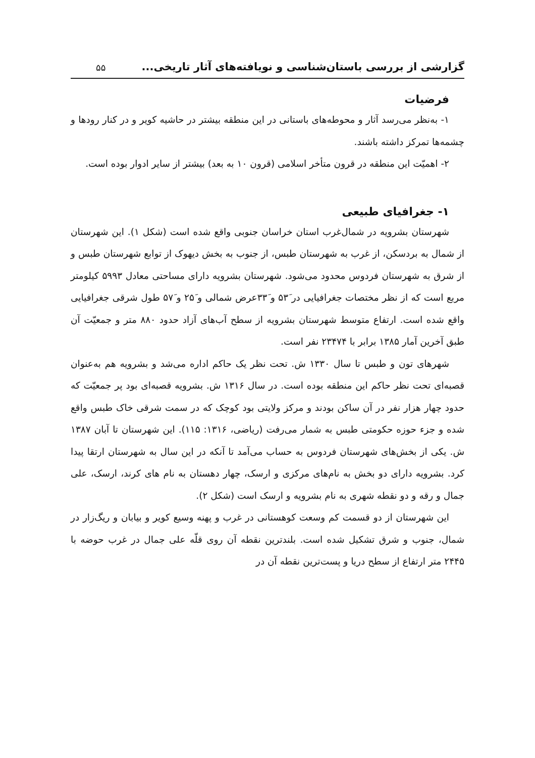گزارشی از بررسی باستان‌شناسی و نویافته‌های آثار تاریخی... ۵۵
فرضیات
۱- به‌نظر می‌رسد آثار و محوطه‌های باستانی در این منطقه بیشتر در حاشیه کویر و در کنار رودها و چشمه‌ها تمرکز داشته باشند.
۲- اهمیّت این منطقه در قرون متأخر اسلامی (قرون ۱۰ به بعد) بیشتر از سایر ادوار بوده است.
۱- جغرافیای طبیعی
شهرستان بشرویه در شمال‌غرب استان خراسان جنوبی واقع شده است (شکل ۱). این شهرستان از شمال به بردسکن، از غرب به شهرستان طبس، از جنوب به بخش دیهوک از توابع شهرستان طبس و از شرق به شهرستان فردوس محدود می‌شود. شهرستان بشرویه دارای مساحتی معادل ۵۹۹۳ کیلومتر مربع است که از نظر مختصات جغرافیایی در ۵۳َ و ۳۳َعرض شمالی و ۲۵َ و ۵۷َ طول شرقی جغرافیایی واقع شده است. ارتفاع متوسط شهرستان بشرویه از سطح آب‌های آزاد حدود ۸۸۰ متر و جمعیّت آن طبق آخرین آمار ۱۳۸۵ برابر با ۲۳۴۷۴ نفر است.
شهرهای تون و طبس تا سال ۱۳۳۰ ش. تحت نظر یک حاکم اداره می‌شد و بشرویه هم به‌عنوان قصبه‌ای تحت نظر حاکم این منطقه بوده است. در سال ۱۳۱۶ ش. بشرویه قصبه‌ای بود پر جمعیّت که حدود چهار هزار نفر در آن ساکن بودند و مرکز ولایتی بود کوچک که در سمت شرقی خاک طبس واقع شده و جزء حوزه حکومتی طبس به شمار می‌رفت (ریاضی، ۱۳۱۶: ۱۱۵). این شهرستان تا آبان ۱۳۸۷ ش. یکی از بخش‌های شهرستان فردوس به حساب می‌آمد تا آنکه در این سال به شهرستان ارتقا پیدا کرد. بشرویه دارای دو بخش به نام‌های مرکزی و ارسک، چهار دهستان به نام های کرند، ارسک، علی جمال و رقه و دو نقطه شهری به نام بشرویه و ارسک است (شکل ۲).
این شهرستان از دو قسمت کم وسعت کوهستانی در غرب و پهنه وسیع کویر و بیابان و ریگ‌زار در شمال، جنوب و شرق تشکیل شده است. بلندترین نقطه آن روی قلّه علی جمال در غرب حوضه با ۲۴۴۵ متر ارتفاع از سطح دریا و پست‌ترین نقطه آن در